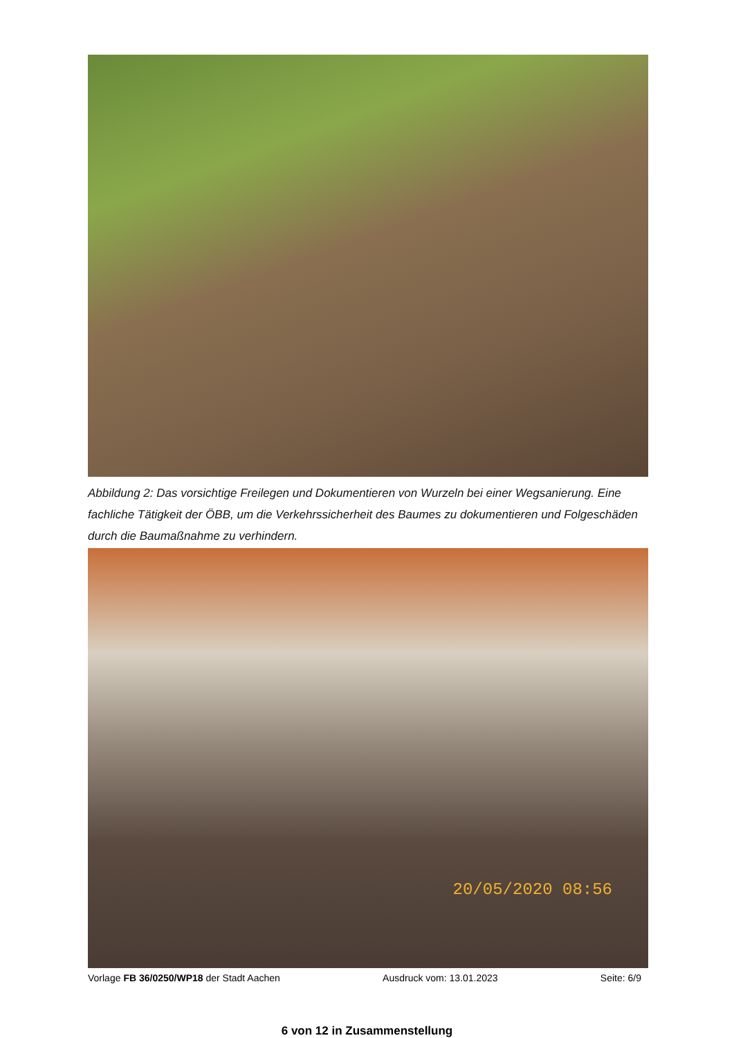Abbildung 2: Das vorsichtige Freilegen und Dokumentieren von Wurzeln bei einer Wegsanierung. Eine fachliche Tätigkeit der ÖBB, um die Verkehrssicherheit des Baumes zu dokumentieren und Folgeschäden durch die Baumaßnahme zu verhindern.
20/05/2020 08:56
Vorlage FB 36/0250/WP18 der Stadt Aachen Ausdruck vom: 13.01.2023 Seite: 6/9
6 von 12 in Zusammenstellung